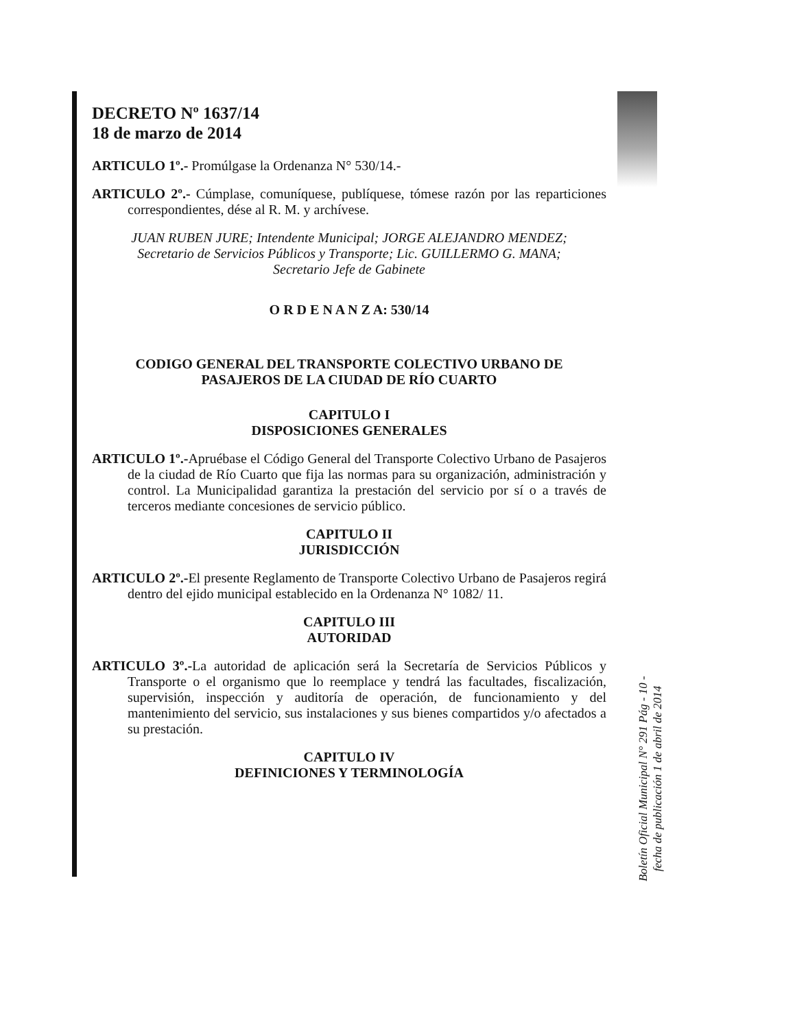DECRETO Nº 1637/14
18 de marzo de 2014
ARTICULO 1º.- Promúlgase la Ordenanza N° 530/14.-
ARTICULO 2º.- Cúmplase, comuníquese, publíquese, tómese razón por las reparticiones correspondientes, dése al R. M. y archívese.
JUAN RUBEN JURE; Intendente Municipal; JORGE ALEJANDRO MENDEZ;
Secretario de Servicios Públicos y Transporte; Lic. GUILLERMO G. MANA;
Secretario Jefe de Gabinete
O R D E N A N Z A: 530/14
CODIGO GENERAL DEL TRANSPORTE COLECTIVO URBANO DE
PASAJEROS DE LA CIUDAD DE RÍO CUARTO
CAPITULO I
DISPOSICIONES GENERALES
ARTICULO 1º.-Apruébase el Código General del Transporte Colectivo Urbano de Pasajeros de la ciudad de Río Cuarto que fija las normas para su organización, administración y control. La Municipalidad garantiza la prestación del servicio por sí o a través de terceros mediante concesiones de servicio público.
CAPITULO II
JURISDICCIÓN
ARTICULO 2º.-El presente Reglamento de Transporte Colectivo Urbano de Pasajeros regirá dentro del ejido municipal establecido en la Ordenanza N° 1082/ 11.
CAPITULO III
AUTORIDAD
ARTICULO 3º.-La autoridad de aplicación será la Secretaría de Servicios Públicos y Transporte o el organismo que lo reemplace y tendrá las facultades, fiscalización, supervisión, inspección y auditoría de operación, de funcionamiento y del mantenimiento del servicio, sus instalaciones y sus bienes compartidos y/o afectados a su prestación.
CAPITULO IV
DEFINICIONES Y TERMINOLOGÍA
Boletín Oficial Municipal N° 291 Pág - 10 -
fecha de publicación 1 de abril de 2014